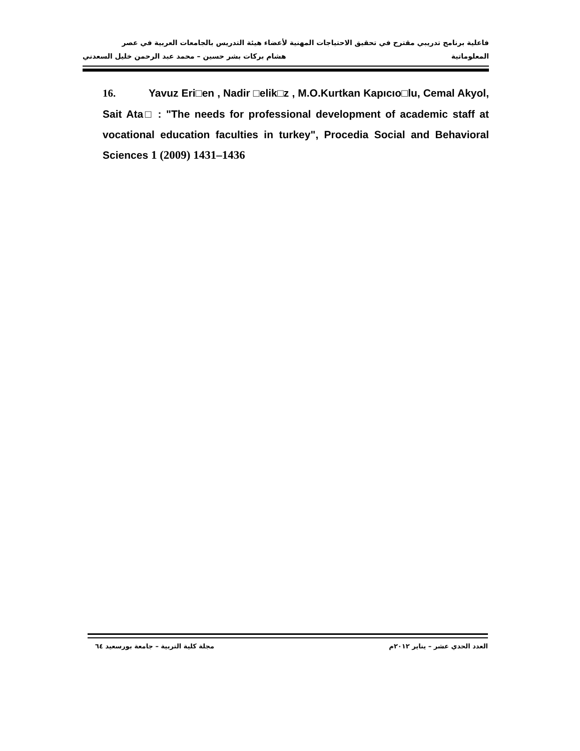فاعلية برنامج تدريبي مقترح في تحقيق الاحتياجات المهنية لأعضاء هيئة التدريس بالجامعات العربية في عصر
المعلوماتية هشام بركات بشر حسين – محمد عبد الرحمن خليل السعدني
16. Yavuz Eri□en , Nadir □elik□z , M.O.Kurtkan Kapıcıo□lu, Cemal Akyol, Sait Ata□ : "The needs for professional development of academic staff at vocational education faculties in turkey", Procedia Social and Behavioral Sciences 1 (2009) 1431–1436
العدد الحدي عشر – يناير ٢٠١٢م مجلة كلية التربية – جامعة بورسعيد ٦٤